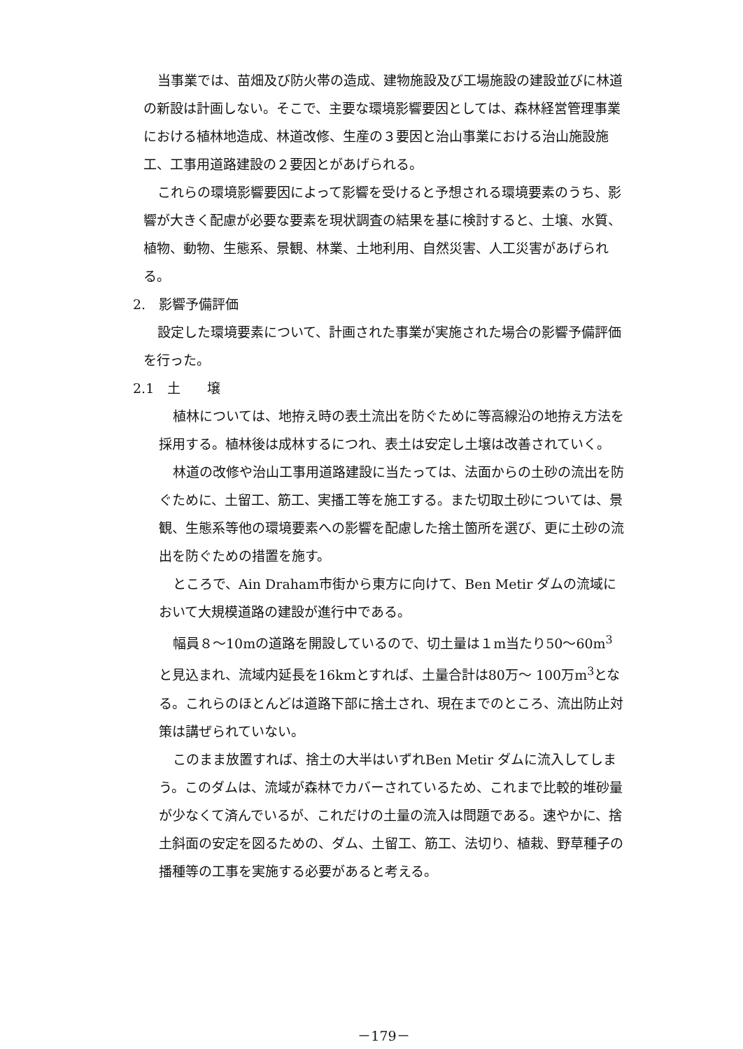当事業では、苗畑及び防火帯の造成、建物施設及び工場施設の建設並びに林道の新設は計画しない。そこで、主要な環境影響要因としては、森林経営管理事業における植林地造成、林道改修、生産の３要因と治山事業における治山施設施工、工事用道路建設の２要因とがあげられる。
これらの環境影響要因によって影響を受けると予想される環境要素のうち、影響が大きく配慮が必要な要素を現状調査の結果を基に検討すると、土壌、水質、植物、動物、生態系、景観、林業、土地利用、自然災害、人工災害があげられる。
2.　影響予備評価
設定した環境要素について、計画された事業が実施された場合の影響予備評価を行った。
2.1　土　　壌
植林については、地拵え時の表土流出を防ぐために等高線沿の地拵え方法を採用する。植林後は成林するにつれ、表土は安定し土壌は改善されていく。
林道の改修や治山工事用道路建設に当たっては、法面からの土砂の流出を防ぐために、土留工、筋工、実播工等を施工する。また切取土砂については、景観、生態系等他の環境要素への影響を配慮した捨土箇所を選び、更に土砂の流出を防ぐための措置を施す。
ところで、Ain Draham市街から東方に向けて、Ben Metir ダムの流域において大規模道路の建設が進行中である。
幅員８～10mの道路を開設しているので、切土量は１m当たり50～60m<sup>3</sup>と見込まれ、流域内延長を16kmとすれば、土量合計は80万～ 100万m<sup>3</sup>となる。これらのほとんどは道路下部に捨土され、現在までのところ、流出防止対策は講ぜられていない。
このまま放置すれば、捨土の大半はいずれBen Metir ダムに流入してしまう。このダムは、流域が森林でカバーされているため、これまで比較的堆砂量が少なくて済んでいるが、これだけの土量の流入は問題である。速やかに、捨土斜面の安定を図るための、ダム、土留工、筋工、法切り、植栽、野草種子の播種等の工事を実施する必要があると考える。
－179－